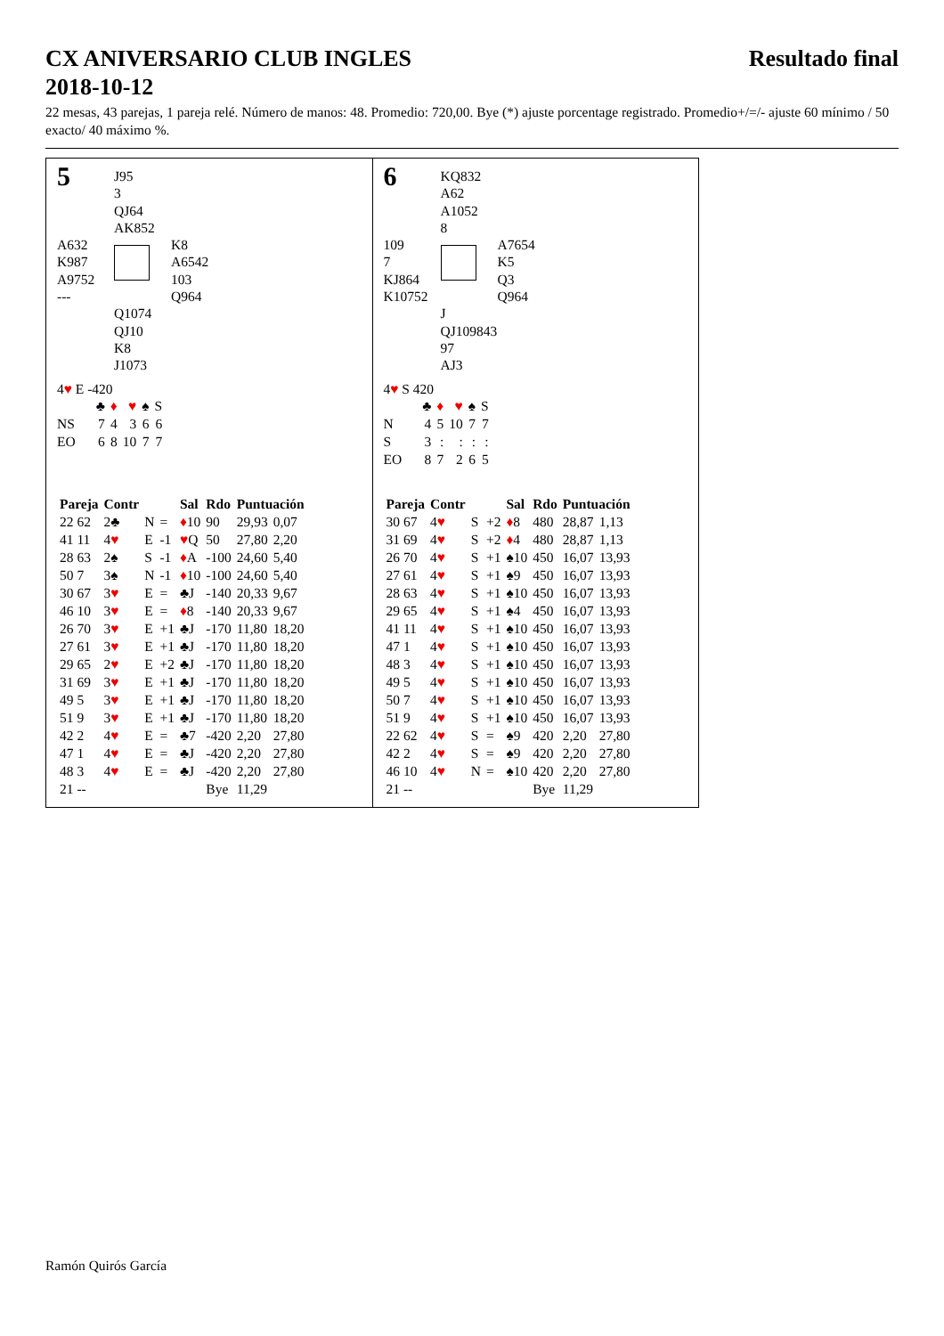CX ANIVERSARIO CLUB INGLES
2018-10-12 Resultado final
22 mesas, 43 parejas, 1 pareja relé. Número de manos: 48. Promedio: 720,00. Bye (*) ajuste porcentage registrado. Promedio+/=/- ajuste 60 mínimo / 50 exacto/ 40 máximo %.
5
J95
3
QJ64
AK852
A632
K987
A9752
---
K8
A6542
103
Q964
Q1074
QJ10
K8
J1073
4♥ E -420
| | ♣ | ♦ | ♥ | ♠ | S |
| NS | 7 | 4 | 3 | 6 | 6 |
| EO | 6 | 8 | 10 | 7 | 7 |
| Pareja | Contr | | | Sal | Rdo | Puntuación | |
| --- | --- | --- | --- | --- | --- | --- | --- |
| 22 62 | 2♣ | N | = | ♦ 10 | 90 | 29,93 | 0,07 |
| 41 11 | 4 ♥ | E | -1 | ♥ Q | 50 | 27,80 | 2,20 |
| 28 63 | 2♠ | S | -1 | ♦ A | -100 | 24,60 | 5,40 |
| 50 7 | 3♠ | N | -1 | ♦ 10 | -100 | 24,60 | 5,40 |
| 30 67 | 3 ♥ | E | = | ♣J | -140 | 20,33 | 9,67 |
| 46 10 | 3 ♥ | E | = | ♦ 8 | -140 | 20,33 | 9,67 |
| 26 70 | 3 ♥ | E | +1 | ♣J | -170 | 11,80 | 18,20 |
| 27 61 | 3 ♥ | E | +1 | ♣J | -170 | 11,80 | 18,20 |
| 29 65 | 2 ♥ | E | +2 | ♣J | -170 | 11,80 | 18,20 |
| 31 69 | 3 ♥ | E | +1 | ♣J | -170 | 11,80 | 18,20 |
| 49 5 | 3 ♥ | E | +1 | ♣J | -170 | 11,80 | 18,20 |
| 51 9 | 3 ♥ | E | +1 | ♣J | -170 | 11,80 | 18,20 |
| 42 2 | 4 ♥ | E | = | ♣7 | -420 | 2,20 | 27,80 |
| 47 1 | 4 ♥ | E | = | ♣J | -420 | 2,20 | 27,80 |
| 48 3 | 4 ♥ | E | = | ♣J | -420 | 2,20 | 27,80 |
| 21 -- | | | | | Bye | 11,29 | |
6
KQ832
A62
A1052
8
109
7
KJ864
K10752
A7654
K5
Q3
Q964
J
QJ109843
97
AJ3
4♥ S 420
| | ♣ | ♦ | ♥ | ♠ | S |
| N | 4 | 5 | 10 | 7 | 7 |
| S | 3 | : | : | : | : |
| EO | 8 | 7 | 2 | 6 | 5 |
| Pareja | Contr | | | Sal | Rdo | Puntuación | |
| --- | --- | --- | --- | --- | --- | --- | --- |
| 30 67 | 4 ♥ | S | +2 | ♦ 8 | 480 | 28,87 | 1,13 |
| 31 69 | 4 ♥ | S | +2 | ♦ 4 | 480 | 28,87 | 1,13 |
| 26 70 | 4 ♥ | S | +1 | ♠10 | 450 | 16,07 | 13,93 |
| 27 61 | 4 ♥ | S | +1 | ♠9 | 450 | 16,07 | 13,93 |
| 28 63 | 4 ♥ | S | +1 | ♠10 | 450 | 16,07 | 13,93 |
| 29 65 | 4 ♥ | S | +1 | ♠4 | 450 | 16,07 | 13,93 |
| 41 11 | 4 ♥ | S | +1 | ♠10 | 450 | 16,07 | 13,93 |
| 47 1 | 4 ♥ | S | +1 | ♠10 | 450 | 16,07 | 13,93 |
| 48 3 | 4 ♥ | S | +1 | ♠10 | 450 | 16,07 | 13,93 |
| 49 5 | 4 ♥ | S | +1 | ♠10 | 450 | 16,07 | 13,93 |
| 50 7 | 4 ♥ | S | +1 | ♠10 | 450 | 16,07 | 13,93 |
| 51 9 | 4 ♥ | S | +1 | ♠10 | 450 | 16,07 | 13,93 |
| 22 62 | 4 ♥ | S | = | ♠9 | 420 | 2,20 | 27,80 |
| 42 2 | 4 ♥ | S | = | ♠9 | 420 | 2,20 | 27,80 |
| 46 10 | 4 ♥ | N | = | ♠10 | 420 | 2,20 | 27,80 |
| 21 -- | | | | | Bye | 11,29 | |
Ramón Quirós García